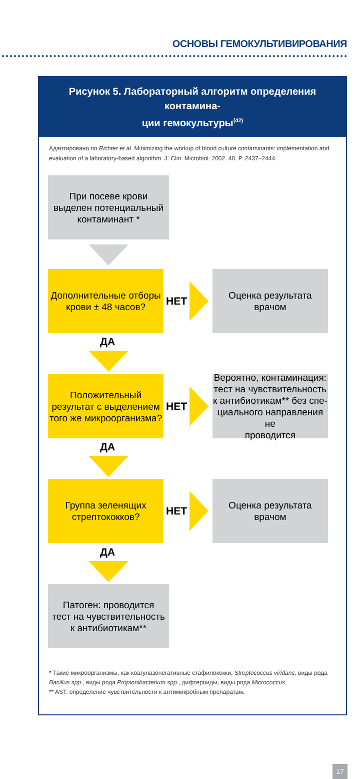ОСНОВЫ ГЕМОКУЛЬТИВИРОВАНИЯ
Рисунок 5. Лабораторный алгоритм определения контамина-
ции гемокультуры<sup>(42)</sup>
Адаптировано по Richter et al. Minimizing the workup of blood culture contaminants: implementation and evaluation of a laboratory-based algorithm. J. Clin. Microbiol. 2002. 40. P. 2437–2444.
При посеве крови
выделен потенциальный
контаминант *
Дополнительные отборы
крови ± 48 часов?
НЕТ
Оценка результата
врачом
ДА
Положительный
результат с выделением
того же микроорганизма?
НЕТ
Вероятно, контаминация:
тест на чувствительность
к антибиотикам** без спе-
циального направления не
проводится
ДА
Группа зеленящих
стрептококков?
НЕТ
Оценка результата
врачом
ДА
Патоген: проводится
тест на чувствительность
к антибиотикам**
* Такие микроорганизмы, как коагулазонегативные стафилококки, Streptococcus viridans, виды рода Bacillus spp., виды рода Propionibacterium spp., дифтероиды, виды рода Micrococcus.
** AST: определение чувствительности к антимикробным препаратам.
17